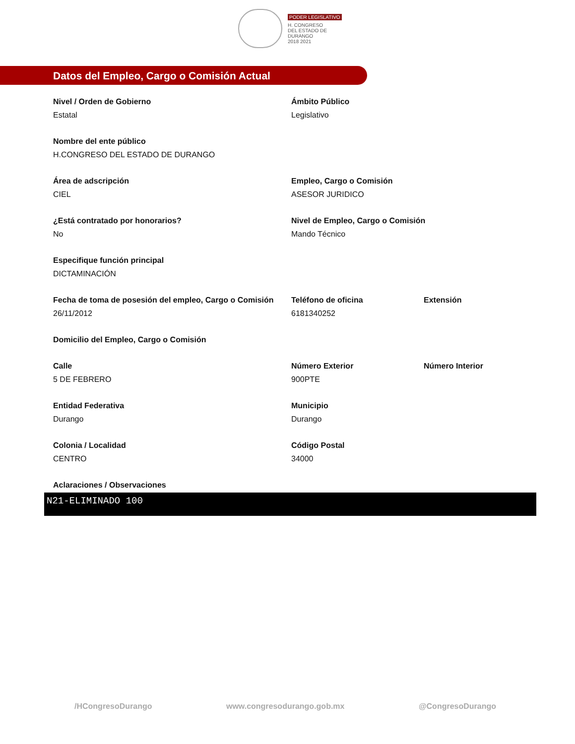PODER LEGISLATIVO
H. CONGRESO
DEL ESTADO DE DURANGO
2018 2021
Datos del Empleo, Cargo o Comisión Actual
Nivel / Orden de Gobierno
Estatal
Ámbito Público
Legislativo
Nombre del ente público
H.CONGRESO DEL ESTADO DE DURANGO
Área de adscripción
CIEL
Empleo, Cargo o Comisión
ASESOR JURIDICO
¿Está contratado por honorarios?
No
Nivel de Empleo, Cargo o Comisión
Mando Técnico
Especifique función principal
DICTAMINACIÓN
Fecha de toma de posesión del empleo, Cargo o Comisión
26/11/2012
Teléfono de oficina
6181340252
Extensión
Domicilio del Empleo, Cargo o Comisión
Calle
5 DE FEBRERO
Número Exterior
900PTE
Número Interior
Entidad Federativa
Durango
Municipio
Durango
Colonia / Localidad
CENTRO
Código Postal
34000
Aclaraciones / Observaciones
N21-ELIMINADO 100
/HCongresoDurango www.congresodurango.gob.mx @CongresoDurango